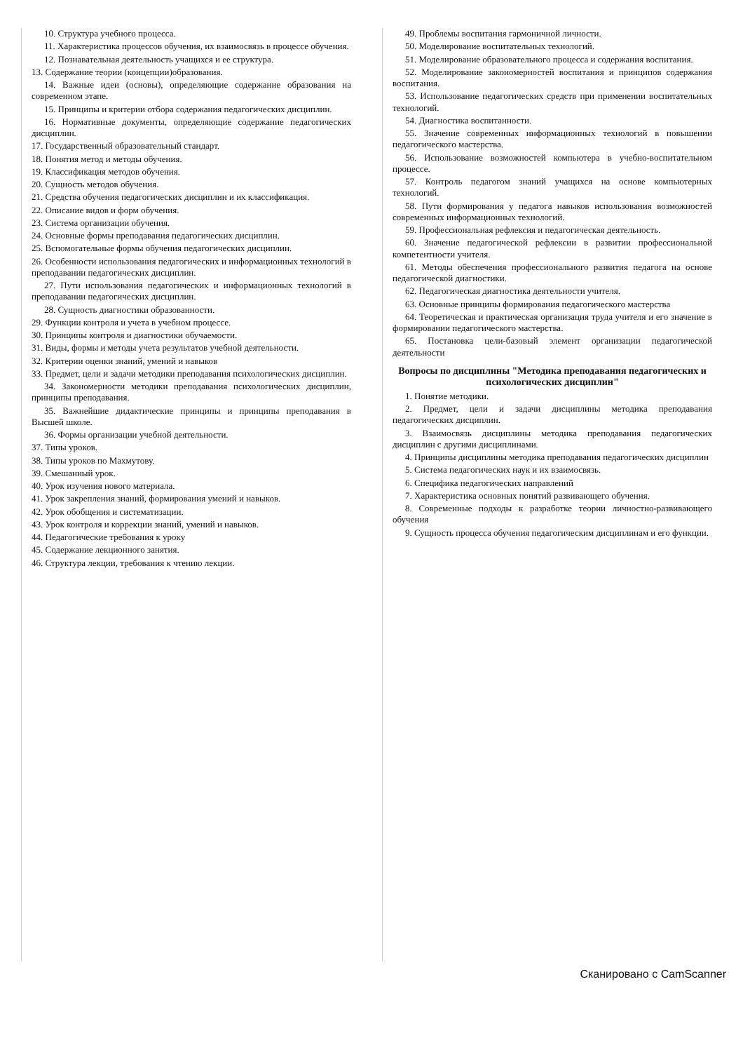10. Структура учебного процесса.
11. Характеристика процессов обучения, их взаимосвязь в процессе обучения.
12. Познавательная деятельность учащихся и ее структура.
13. Содержание теории (концепции)образования.
14. Важные идеи (основы), определяющие содержание образования на современном этапе.
15. Принципы и критерии отбора содержания педагогических дисциплин.
16. Нормативные документы, определяющие содержание педагогических дисциплин.
17. Государственный образовательный стандарт.
18. Понятия метод и методы обучения.
19. Классификация методов обучения.
20. Сущность методов обучения.
21. Средства обучения педагогических дисциплин и их классификация.
22. Описание видов и форм обучения.
23. Система организации обучения.
24. Основные формы преподавания педагогических дисциплин.
25. Вспомогательные формы обучения педагогических дисциплин.
26. Особенности использования педагогических и информационных технологий в преподавании педагогических дисциплин.
27. Пути использования педагогических и информационных технологий в преподавании педагогических дисциплин.
28. Сущность диагностики образованности.
29. Функции контроля и учета в учебном процессе.
30. Принципы контроля и диагностики обучаемости.
31. Виды, формы и методы учета результатов учебной деятельности.
32. Критерии оценки знаний, умений и навыков
33. Предмет, цели и задачи методики преподавания психологических дисциплин.
34. Закономерности методики преподавания психологических дисциплин, принципы преподавания.
35. Важнейшие дидактические принципы и принципы преподавания в Высшей школе.
36. Формы организации учебной деятельности.
37. Типы уроков.
38. Типы уроков по Махмутову.
39. Смешанный урок.
40. Урок изучения нового материала.
41. Урок закрепления знаний, формирования умений и навыков.
42. Урок обобщения и систематизации.
43. Урок контроля и коррекции знаний, умений и навыков.
44. Педагогические требования к уроку
45. Содержание лекционного занятия.
46. Структура лекции, требования к чтению лекции.
49. Проблемы воспитания гармоничной личности.
50. Моделирование воспитательных технологий.
51. Моделирование образовательного процесса и содержания воспитания.
52. Моделирование закономерностей воспитания и принципов содержания воспитания.
53. Использование педагогических средств при применении воспитательных технологий.
54. Диагностика воспитанности.
55. Значение современных информационных технологий в повышении педагогического мастерства.
56. Использование возможностей компьютера в учебно-воспитательном процессе.
57. Контроль педагогом знаний учащихся на основе компьютерных технологий.
58. Пути формирования у педагога навыков использования возможностей современных информационных технологий.
59. Профессиональная рефлексия и педагогическая деятельность.
60. Значение педагогической рефлексии в развитии профессиональной компетентности учителя.
61. Методы обеспечения профессионального развития педагога на основе педагогической диагностики.
62. Педагогическая диагностика деятельности учителя.
63. Основные принципы формирования педагогического мастерства
64. Теоретическая и практическая организация труда учителя и его значение в формировании педагогического мастерства.
65. Постановка цели-базовый элемент организации педагогической деятельности
Вопросы по дисциплины "Методика преподавания педагогических и психологических дисциплин"
1. Понятие методики.
2. Предмет, цели и задачи дисциплины методика преподавания педагогических дисциплин.
3. Взаимосвязь дисциплины методика преподавания педагогических дисциплин с другими дисциплинами.
4. Принципы дисциплины методика преподавания педагогических дисциплин
5. Система педагогических наук и их взаимосвязь.
6. Специфика педагогических направлений
7. Характеристика основных понятий развивающего обучения.
8. Современные подходы к разработке теории личностно-развивающего обучения
9. Сущность процесса обучения педагогическим дисциплинам и его функции.
Сканировано с CamScanner